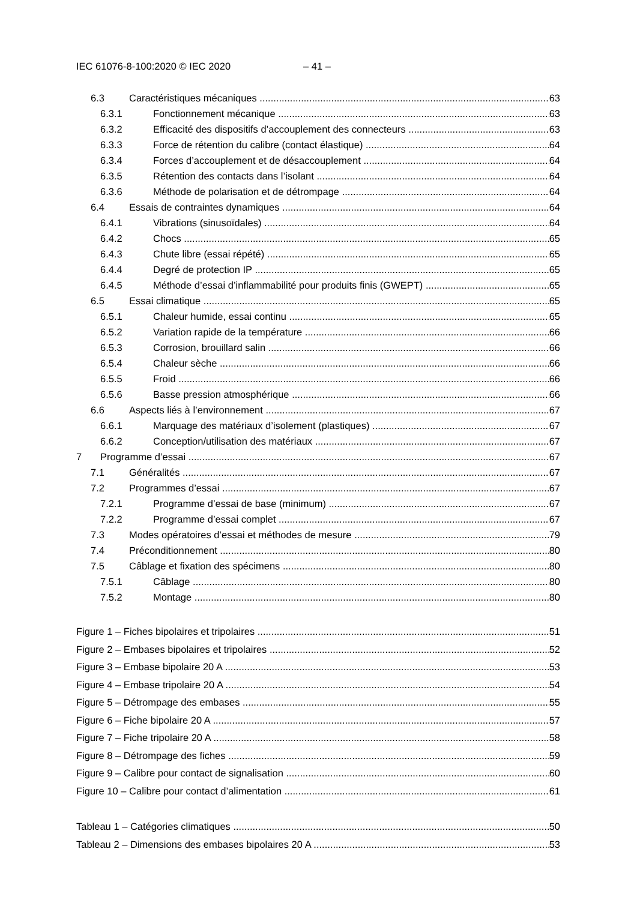IEC 61076-8-100:2020 © IEC 2020 – 41 –
6.3 Caractéristiques mécaniques 63
6.3.1 Fonctionnement mécanique 63
6.3.2 Efficacité des dispositifs d’accouplement des connecteurs 63
6.3.3 Force de rétention du calibre (contact élastique) 64
6.3.4 Forces d’accouplement et de désaccouplement 64
6.3.5 Rétention des contacts dans l’isolant 64
6.3.6 Méthode de polarisation et de détrompage 64
6.4 Essais de contraintes dynamiques 64
6.4.1 Vibrations (sinusoïdales) 64
6.4.2 Chocs 65
6.4.3 Chute libre (essai répété) 65
6.4.4 Degré de protection IP 65
6.4.5 Méthode d’essai d’inflammabilité pour produits finis (GWEPT) 65
6.5 Essai climatique 65
6.5.1 Chaleur humide, essai continu 65
6.5.2 Variation rapide de la température 66
6.5.3 Corrosion, brouillard salin 66
6.5.4 Chaleur sèche 66
6.5.5 Froid 66
6.5.6 Basse pression atmosphérique 66
6.6 Aspects liés à l’environnement 67
6.6.1 Marquage des matériaux d’isolement (plastiques) 67
6.6.2 Conception/utilisation des matériaux 67
7 Programme d’essai 67
7.1 Généralités 67
7.2 Programmes d’essai 67
7.2.1 Programme d’essai de base (minimum) 67
7.2.2 Programme d’essai complet 67
7.3 Modes opératoires d’essai et méthodes de mesure 79
7.4 Préconditionnement 80
7.5 Câblage et fixation des spécimens 80
7.5.1 Câblage 80
7.5.2 Montage 80
Figure 1 – Fiches bipolaires et tripolaires 51
Figure 2 – Embases bipolaires et tripolaires 52
Figure 3 – Embase bipolaire 20 A 53
Figure 4 – Embase tripolaire 20 A 54
Figure 5 – Détrompage des embases 55
Figure 6 – Fiche bipolaire 20 A 57
Figure 7 – Fiche tripolaire 20 A 58
Figure 8 – Détrompage des fiches 59
Figure 9 – Calibre pour contact de signalisation 60
Figure 10 – Calibre pour contact d’alimentation 61
Tableau 1 – Catégories climatiques 50
Tableau 2 – Dimensions des embases bipolaires 20 A 53